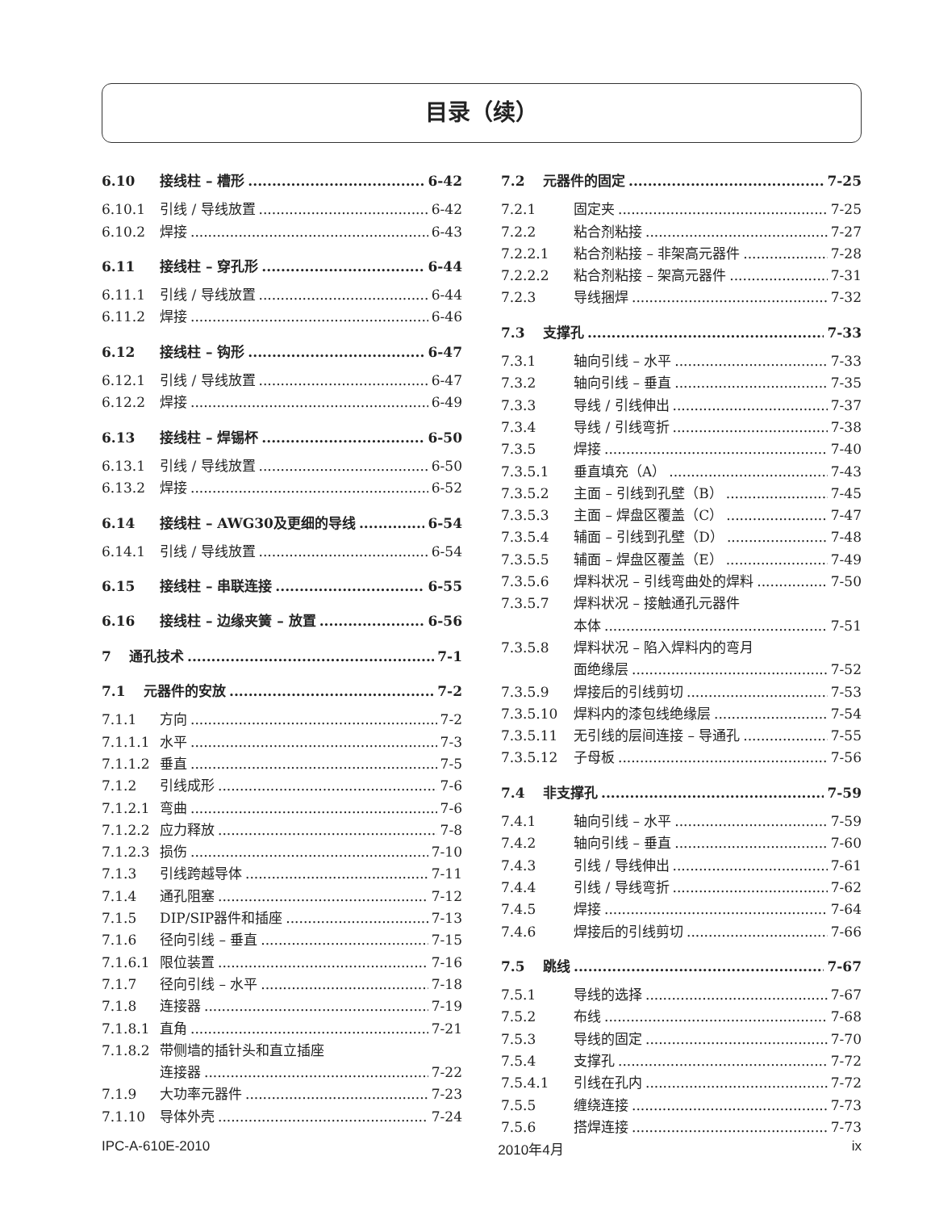目录（续）
6.10 接线柱 – 槽形 6-42
6.10.1 引线 / 导线放置 6-42
6.10.2 焊接 6-43
6.11 接线柱 – 穿孔形 6-44
6.11.1 引线 / 导线放置 6-44
6.11.2 焊接 6-46
6.12 接线柱 – 钩形 6-47
6.12.1 引线 / 导线放置 6-47
6.12.2 焊接 6-49
6.13 接线柱 – 焊锡杯 6-50
6.13.1 引线 / 导线放置 6-50
6.13.2 焊接 6-52
6.14 接线柱 – AWG30及更细的导线 6-54
6.14.1 引线 / 导线放置 6-54
6.15 接线柱 – 串联连接 6-55
6.16 接线柱 – 边缘夹簧 – 放置 6-56
7 通孔技术 7-1
7.1 元器件的安放 7-2
7.1.1 方向 7-2
7.1.1.1 水平 7-3
7.1.1.2 垂直 7-5
7.1.2 引线成形 7-6
7.1.2.1 弯曲 7-6
7.1.2.2 应力释放 7-8
7.1.2.3 损伤 7-10
7.1.3 引线跨越导体 7-11
7.1.4 通孔阻塞 7-12
7.1.5 DIP/SIP器件和插座 7-13
7.1.6 径向引线 – 垂直 7-15
7.1.6.1 限位装置 7-16
7.1.7 径向引线 – 水平 7-18
7.1.8 连接器 7-19
7.1.8.1 直角 7-21
7.1.8.2 带侧墙的插针头和直立插座
连接器 7-22
7.1.9 大功率元器件 7-23
7.1.10 导体外壳 7-24
7.2 元器件的固定 7-25
7.2.1 固定夹 7-25
7.2.2 粘合剂粘接 7-27
7.2.2.1 粘合剂粘接 – 非架高元器件 7-28
7.2.2.2 粘合剂粘接 – 架高元器件 7-31
7.2.3 导线捆焊 7-32
7.3 支撑孔 7-33
7.3.1 轴向引线 – 水平 7-33
7.3.2 轴向引线 – 垂直 7-35
7.3.3 导线 / 引线伸出 7-37
7.3.4 导线 / 引线弯折 7-38
7.3.5 焊接 7-40
7.3.5.1 垂直填充（A） 7-43
7.3.5.2 主面 – 引线到孔壁（B） 7-45
7.3.5.3 主面 – 焊盘区覆盖（C） 7-47
7.3.5.4 辅面 – 引线到孔壁（D） 7-48
7.3.5.5 辅面 – 焊盘区覆盖（E） 7-49
7.3.5.6 焊料状况 – 引线弯曲处的焊料 7-50
7.3.5.7 焊料状况 – 接触通孔元器件
本体 7-51
7.3.5.8 焊料状况 – 陷入焊料内的弯月
面绝缘层 7-52
7.3.5.9 焊接后的引线剪切 7-53
7.3.5.10 焊料内的漆包线绝缘层 7-54
7.3.5.11 无引线的层间连接 – 导通孔 7-55
7.3.5.12 子母板 7-56
7.4 非支撑孔 7-59
7.4.1 轴向引线 – 水平 7-59
7.4.2 轴向引线 – 垂直 7-60
7.4.3 引线 / 导线伸出 7-61
7.4.4 引线 / 导线弯折 7-62
7.4.5 焊接 7-64
7.4.6 焊接后的引线剪切 7-66
7.5 跳线 7-67
7.5.1 导线的选择 7-67
7.5.2 布线 7-68
7.5.3 导线的固定 7-70
7.5.4 支撑孔 7-72
7.5.4.1 引线在孔内 7-72
7.5.5 缠绕连接 7-73
7.5.6 搭焊连接 7-73
IPC-A-610E-2010 2010年4月 ix